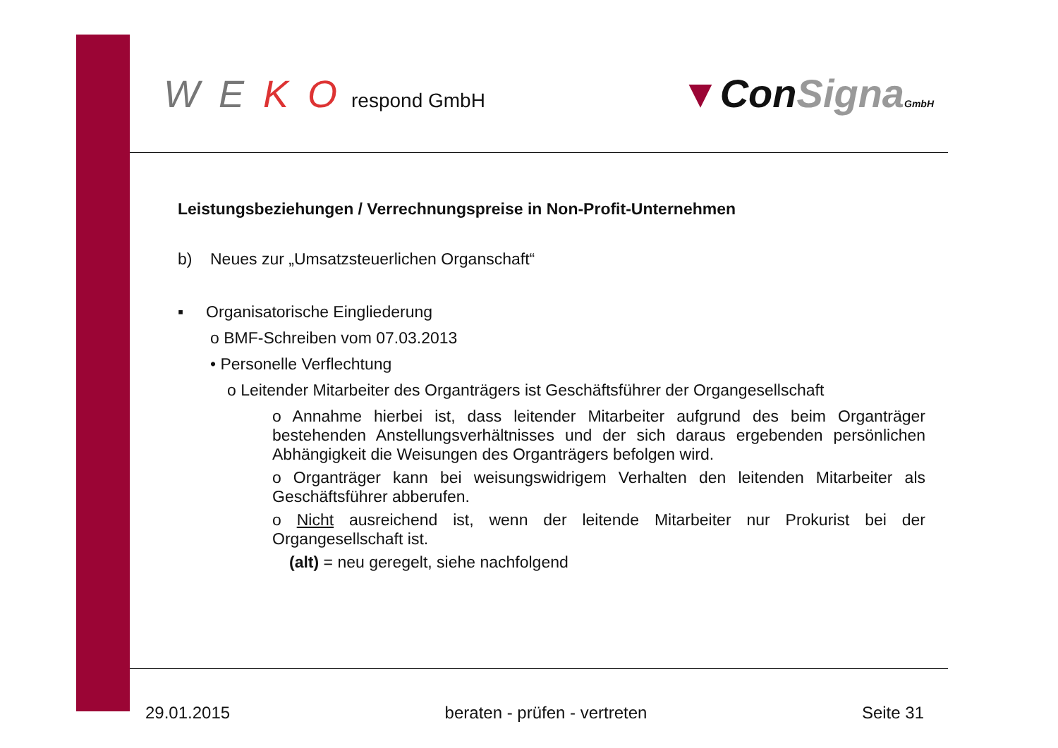W E K O respond GmbH
▼ConSigna GmbH
Leistungsbeziehungen / Verrechnungspreise in Non-Profit-Unternehmen
b) Neues zur „Umsatzsteuerlichen Organschaft“
▪ Organisatorische Eingliederung
o BMF-Schreiben vom 07.03.2013
• Personelle Verflechtung
o Leitender Mitarbeiter des Organträgers ist Geschäftsführer der Organgesellschaft
o Annahme hierbei ist, dass leitender Mitarbeiter aufgrund des beim Organträger bestehenden Anstellungsverhältnisses und der sich daraus ergebenden persönlichen Abhängigkeit die Weisungen des Organträgers befolgen wird.
o Organträger kann bei weisungswidrigem Verhalten den leitenden Mitarbeiter als Geschäftsführer abberufen.
o Nicht ausreichend ist, wenn der leitende Mitarbeiter nur Prokurist bei der Organgesellschaft ist.
(alt) = neu geregelt, siehe nachfolgend
29.01.2015 beraten - prüfen - vertreten Seite 31